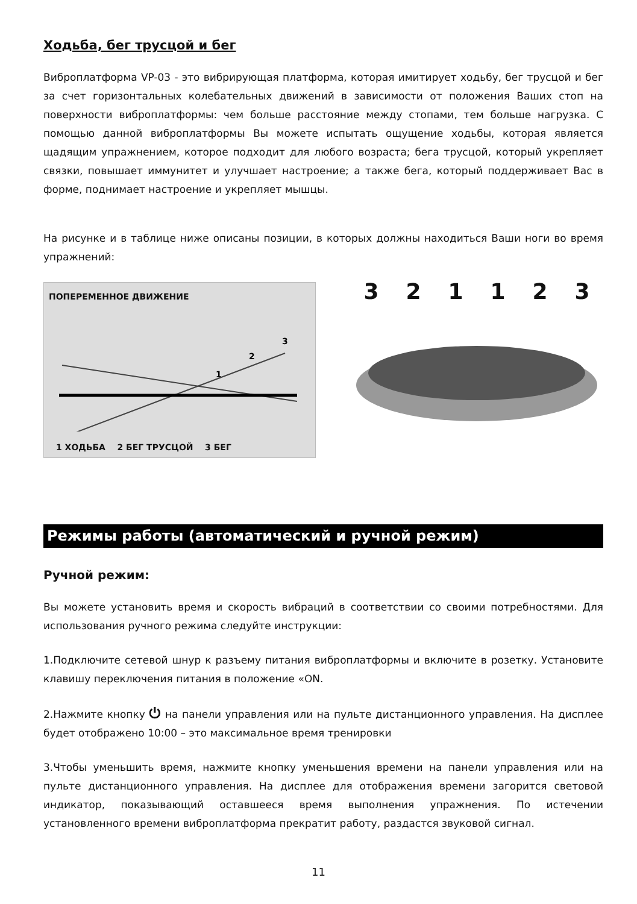Ходьба, бег трусцой и бег
Виброплатформа VP-03 - это вибрирующая платформа, которая имитирует ходьбу, бег трусцой и бег за счет горизонтальных колебательных движений в зависимости от положения Ваших стоп на поверхности виброплатформы: чем больше расстояние между стопами, тем больше нагрузка. С помощью данной виброплатформы Вы можете испытать ощущение ходьбы, которая является щадящим упражнением, которое подходит для любого возраста; бега трусцой, который укрепляет связки, повышает иммунитет и улучшает настроение; а также бега, который поддерживает Вас в форме, поднимает настроение и укрепляет мышцы.
На рисунке и в таблице ниже описаны позиции, в которых должны находиться Ваши ноги во время упражнений:
ПОПЕРЕМЕННОЕ ДВИЖЕНИЕ
1
2
3
1 ХОДЬБА 2 БЕГ ТРУСЦОЙ 3 БЕГ
321123
Режимы работы (автоматический и ручной режим)
Ручной режим:
Вы можете установить время и скорость вибраций в соответствии со своими потребностями. Для использования ручного режима следуйте инструкции:
1.Подключите сетевой шнур к разъему питания виброплатформы и включите в розетку. Установите клавишу переключения питания в положение «ON.
2.Нажмите кнопку ⏻ на панели управления или на пульте дистанционного управления. На дисплее будет отображено 10:00 – это максимальное время тренировки
3.Чтобы уменьшить время, нажмите кнопку уменьшения времени на панели управления или на пульте дистанционного управления. На дисплее для отображения времени загорится световой индикатор, показывающий оставшееся время выполнения упражнения. По истечении установленного времени виброплатформа прекратит работу, раздастся звуковой сигнал.
11